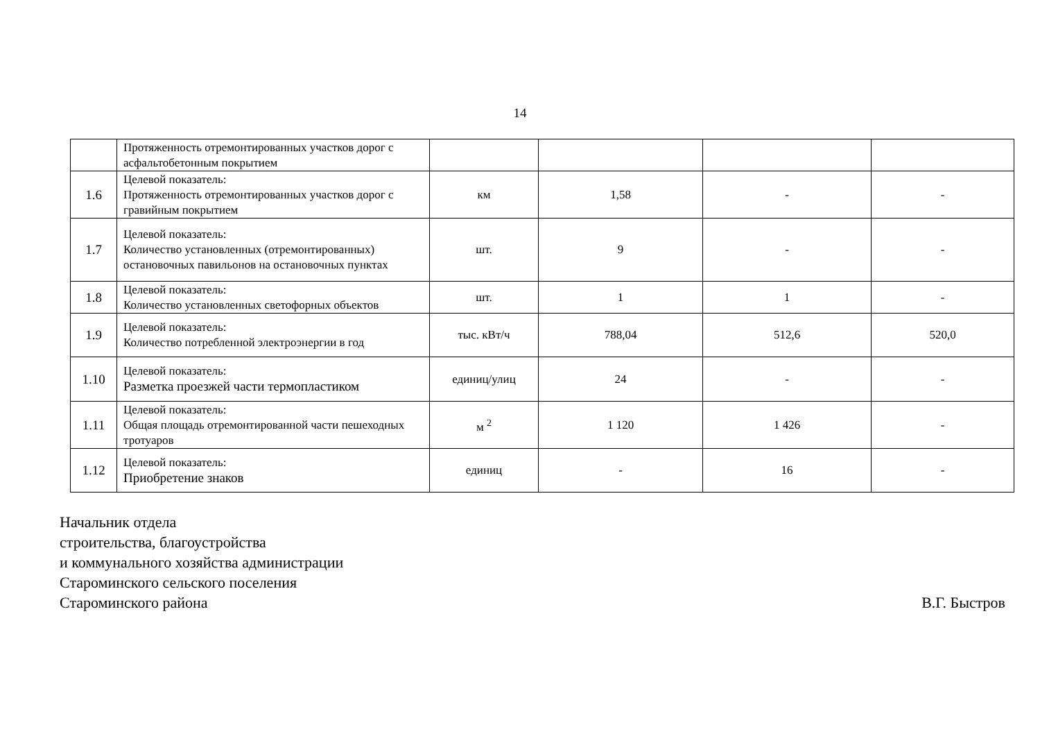14
| | Протяженность отремонтированных участков дорог с асфальтобетонным покрытием | | | | |
| 1.6 | Целевой показатель: Протяженность отремонтированных участков дорог с гравийным покрытием | км | 1,58 | - | - |
| 1.7 | Целевой показатель: Количество установленных (отремонтированных) остановочных павильонов на остановочных пунктах | шт. | 9 | - | - |
| 1.8 | Целевой показатель: Количество установленных светофорных объектов | шт. | 1 | 1 | - |
| 1.9 | Целевой показатель: Количество потребленной электроэнергии в год | тыс. кВт/ч | 788,04 | 512,6 | 520,0 |
| 1.10 | Целевой показатель: Разметка проезжей части термопластиком | единиц/улиц | 24 | - | - |
| 1.11 | Целевой показатель: Общая площадь отремонтированной части пешеходных тротуаров | м <sup>2</sup> | 1 120 | 1 426 | - |
| 1.12 | Целевой показатель: Приобретение знаков | единиц | - | 16 | - |
Начальник отдела
строительства, благоустройства
и коммунального хозяйства администрации
Староминского сельского поселения
Староминского района В.Г. Быстров